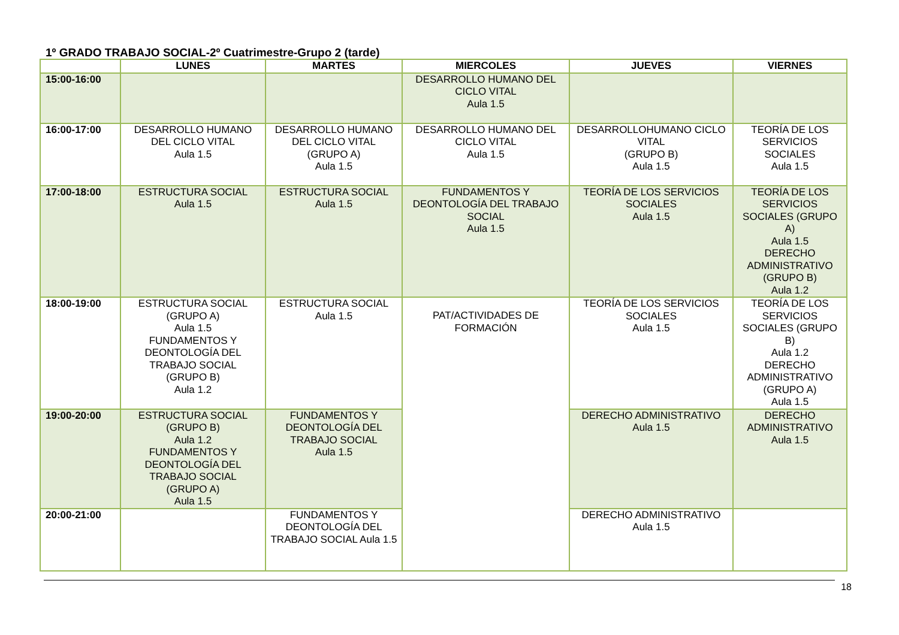1º GRADO TRABAJO SOCIAL-2º Cuatrimestre-Grupo 2 (tarde)
| | LUNES | MARTES | MIERCOLES | JUEVES | VIERNES |
| --- | --- | --- | --- | --- | --- |
| 15:00-16:00 | | | DESARROLLO HUMANO DEL CICLO VITAL Aula 1.5 | | |
| 16:00-17:00 | DESARROLLO HUMANO DEL CICLO VITAL Aula 1.5 | DESARROLLO HUMANO DEL CICLO VITAL (GRUPO A) Aula 1.5 | DESARROLLO HUMANO DEL CICLO VITAL Aula 1.5 | DESARROLLOHUMANO CICLO VITAL (GRUPO B) Aula 1.5 | TEORÍA DE LOS SERVICIOS SOCIALES Aula 1.5 |
| 17:00-18:00 | ESTRUCTURA SOCIAL Aula 1.5 | ESTRUCTURA SOCIAL Aula 1.5 | FUNDAMENTOS Y DEONTOLOGÍA DEL TRABAJO SOCIAL Aula 1.5 | TEORÍA DE LOS SERVICIOS SOCIALES Aula 1.5 | TEORÍA DE LOS SERVICIOS SOCIALES (GRUPO A) Aula 1.5 DERECHO ADMINISTRATIVO (GRUPO B) Aula 1.2 |
| 18:00-19:00 | ESTRUCTURA SOCIAL (GRUPO A) Aula 1.5 FUNDAMENTOS Y DEONTOLOGÍA DEL TRABAJO SOCIAL (GRUPO B) Aula 1.2 | ESTRUCTURA SOCIAL Aula 1.5 | PAT/ACTIVIDADES DE FORMACIÓN | TEORÍA DE LOS SERVICIOS SOCIALES Aula 1.5 | TEORÍA DE LOS SERVICIOS SOCIALES (GRUPO B) Aula 1.2 DERECHO ADMINISTRATIVO (GRUPO A) Aula 1.5 |
| 19:00-20:00 | ESTRUCTURA SOCIAL (GRUPO B) Aula 1.2 FUNDAMENTOS Y DEONTOLOGÍA DEL TRABAJO SOCIAL (GRUPO A) Aula 1.5 | FUNDAMENTOS Y DEONTOLOGÍA DEL TRABAJO SOCIAL Aula 1.5 | | DERECHO ADMINISTRATIVO Aula 1.5 | DERECHO ADMINISTRATIVO Aula 1.5 |
| 20:00-21:00 | | FUNDAMENTOS Y DEONTOLOGÍA DEL TRABAJO SOCIAL Aula 1.5 | | DERECHO ADMINISTRATIVO Aula 1.5 | |
18